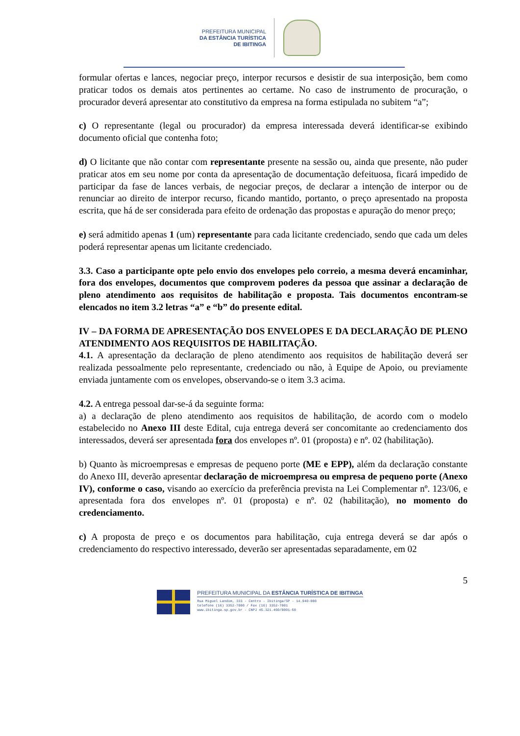PREFEITURA MUNICIPAL
DA ESTÂNCIA TURÍSTICA
DE IBITINGA
formular ofertas e lances, negociar preço, interpor recursos e desistir de sua interposição, bem como praticar todos os demais atos pertinentes ao certame. No caso de instrumento de procuração, o procurador deverá apresentar ato constitutivo da empresa na forma estipulada no subitem “a”;
c) O representante (legal ou procurador) da empresa interessada deverá identificar-se exibindo documento oficial que contenha foto;
d) O licitante que não contar com representante presente na sessão ou, ainda que presente, não puder praticar atos em seu nome por conta da apresentação de documentação defeituosa, ficará impedido de participar da fase de lances verbais, de negociar preços, de declarar a intenção de interpor ou de renunciar ao direito de interpor recurso, ficando mantido, portanto, o preço apresentado na proposta escrita, que há de ser considerada para efeito de ordenação das propostas e apuração do menor preço;
e) será admitido apenas 1 (um) representante para cada licitante credenciado, sendo que cada um deles poderá representar apenas um licitante credenciado.
3.3. Caso a participante opte pelo envio dos envelopes pelo correio, a mesma deverá encaminhar, fora dos envelopes, documentos que comprovem poderes da pessoa que assinar a declaração de pleno atendimento aos requisitos de habilitação e proposta. Tais documentos encontram-se elencados no item 3.2 letras “a” e “b” do presente edital.
IV – DA FORMA DE APRESENTAÇÃO DOS ENVELOPES E DA DECLARAÇÃO DE PLENO ATENDIMENTO AOS REQUISITOS DE HABILITAÇÃO.
4.1. A apresentação da declaração de pleno atendimento aos requisitos de habilitação deverá ser realizada pessoalmente pelo representante, credenciado ou não, à Equipe de Apoio, ou previamente enviada juntamente com os envelopes, observando-se o item 3.3 acima.
4.2. A entrega pessoal dar-se-á da seguinte forma:
a) a declaração de pleno atendimento aos requisitos de habilitação, de acordo com o modelo estabelecido no Anexo III deste Edital, cuja entrega deverá ser concomitante ao credenciamento dos interessados, deverá ser apresentada fora dos envelopes nº. 01 (proposta) e nº. 02 (habilitação).
b) Quanto às microempresas e empresas de pequeno porte (ME e EPP), além da declaração constante do Anexo III, deverão apresentar declaração de microempresa ou empresa de pequeno porte (Anexo IV), conforme o caso, visando ao exercício da preferência prevista na Lei Complementar nº. 123/06, e apresentada fora dos envelopes nº. 01 (proposta) e nº. 02 (habilitação), no momento do credenciamento.
c) A proposta de preço e os documentos para habilitação, cuja entrega deverá se dar após o credenciamento do respectivo interessado, deverão ser apresentadas separadamente, em 02
5
PREFEITURA MUNICIPAL DA ESTÂNCIA TURÍSTICA DE IBITINGA
Rua Miguel Landim, 333 - Centro - Ibitinga/SP - 14.940-000
telefone (16) 3352-7000 / Fax (16) 3352-7001
www.ibitinga.sp.gov.br - CNPJ 45.321.460/0001-50